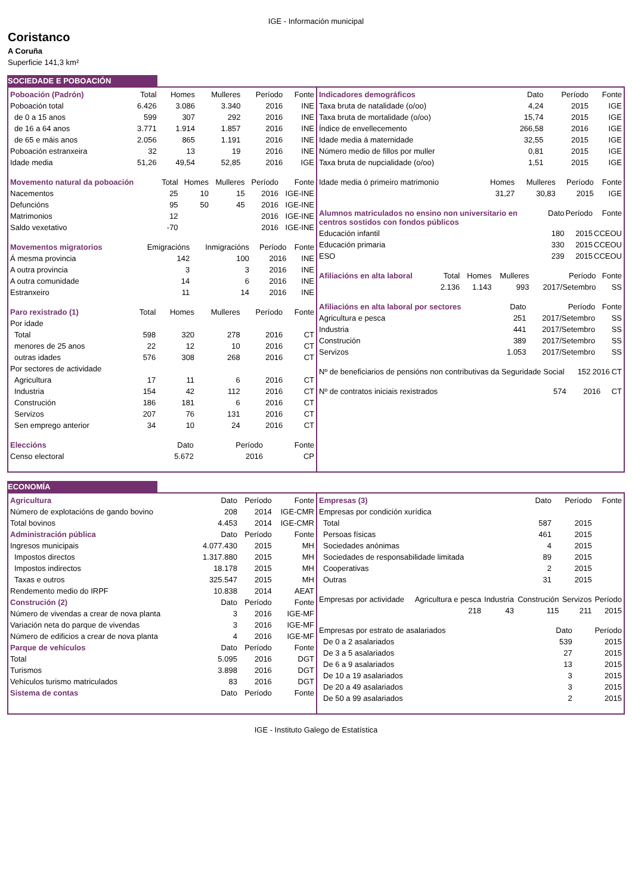IGE - Información municipal
Coristanco
A Coruña
Superficie 141,3 km²
SOCIEDADE E POBOACIÓN
| Poboación (Padrón) | Total | Homes | Mulleres | Período | Fonte |
| --- | --- | --- | --- | --- | --- |
| Poboación total | 6.426 | 3.086 | 3.340 | 2016 | INE |
| de 0 a 15 anos | 599 | 307 | 292 | 2016 | INE |
| de 16 a 64 anos | 3.771 | 1.914 | 1.857 | 2016 | INE |
| de 65 e máis anos | 2.056 | 865 | 1.191 | 2016 | INE |
| Poboación estranxeira | 32 | 13 | 19 | 2016 | INE |
| Idade media | 51,26 | 49,54 | 52,85 | 2016 | IGE |
| Movemento natural da poboación | Total | Homes | Mulleres | Período | Fonte |
| --- | --- | --- | --- | --- | --- |
| Nacementos | 25 | 10 | 15 | 2016 | IGE-INE |
| Defuncións | 95 | 50 | 45 | 2016 | IGE-INE |
| Matrimonios | 12 | | | 2016 | IGE-INE |
| Saldo vexetativo | -70 | | | 2016 | IGE-INE |
| Movementos migratorios | Emigracións | Inmigracións | Período | Fonte |
| --- | --- | --- | --- | --- |
| Á mesma provincia | 142 | 100 | 2016 | INE |
| A outra provincia | 3 | 3 | 2016 | INE |
| A outra comunidade | 14 | 6 | 2016 | INE |
| Estranxeiro | 11 | 14 | 2016 | INE |
| Paro rexistrado (1) | Total | Homes | Mulleres | Período | Fonte |
| --- | --- | --- | --- | --- | --- |
| Por idade | | | | | |
| Total | 598 | 320 | 278 | 2016 | CT |
| menores de 25 anos | 22 | 12 | 10 | 2016 | CT |
| outras idades | 576 | 308 | 268 | 2016 | CT |
| Por sectores de actividade | | | | | |
| Agricultura | 17 | 11 | 6 | 2016 | CT |
| Industria | 154 | 42 | 112 | 2016 | CT |
| Construción | 186 | 181 | 6 | 2016 | CT |
| Servizos | 207 | 76 | 131 | 2016 | CT |
| Sen emprego anterior | 34 | 10 | 24 | 2016 | CT |
| Eleccións | Dato | Período | Fonte |
| --- | --- | --- | --- |
| Censo electoral | 5.672 | 2016 | CP |
| Indicadores demográficos | Dato | Período | Fonte |
| --- | --- | --- | --- |
| Taxa bruta de natalidade (o/oo) | 4,24 | 2015 | IGE |
| Taxa bruta de mortalidade (o/oo) | 15,74 | 2015 | IGE |
| Índice de envellecemento | 266,58 | 2016 | IGE |
| Idade media á maternidade | 32,55 | 2015 | IGE |
| Número medio de fillos por muller | 0,81 | 2015 | IGE |
| Taxa bruta de nupcialidade (o/oo) | 1,51 | 2015 | IGE |
| Idade media ó primeiro matrimonio | Homes | Mulleres | Período | Fonte |
| --- | --- | --- | --- | --- |
| | 31,27 | 30,83 | 2015 | IGE |
| Alumnos matriculados no ensino non universitario en centros sostidos con fondos públicos | Dato | Período | Fonte |
| --- | --- | --- | --- |
| Educación infantil | 180 | 2015 | CCEOU |
| Educación primaria | 330 | 2015 | CCEOU |
| ESO | 239 | 2015 | CCEOU |
| Afiliacións en alta laboral | Total | Homes | Mulleres | Período | Fonte |
| --- | --- | --- | --- | --- | --- |
| | 2.136 | 1.143 | 993 | 2017/Setembro | SS |
| Afiliacións en alta laboral por sectores | Dato | Período | Fonte |
| --- | --- | --- | --- |
| Agricultura e pesca | 251 | 2017/Setembro | SS |
| Industria | 441 | 2017/Setembro | SS |
| Construción | 389 | 2017/Setembro | SS |
| Servizos | 1.053 | 2017/Setembro | SS |
| Nº de beneficiarios de pensións non contributivas da Seguridade Social | 152 | 2016 | CT |
| Nº de contratos iniciais rexistrados | 574 | 2016 | CT |
ECONOMÍA
| Agricultura | Dato | Período | Fonte |
| --- | --- | --- | --- |
| Número de explotacións de gando bovino | 208 | 2014 | IGE-CMR |
| Total bovinos | 4.453 | 2014 | IGE-CMR |
| Administración pública | Dato | Período | Fonte |
| Ingresos municipais | 4.077.430 | 2015 | MH |
| Impostos directos | 1.317.880 | 2015 | MH |
| Impostos indirectos | 18.178 | 2015 | MH |
| Taxas e outros | 325.547 | 2015 | MH |
| Rendemento medio do IRPF | 10.838 | 2014 | AEAT |
| Construción (2) | Dato | Período | Fonte |
| Número de vivendas a crear de nova planta | 3 | 2016 | IGE-MF |
| Variación neta do parque de vivendas | 3 | 2016 | IGE-MF |
| Número de edificios a crear de nova planta | 4 | 2016 | IGE-MF |
| Parque de vehículos | Dato | Período | Fonte |
| Total | 5.095 | 2016 | DGT |
| Turismos | 3.898 | 2016 | DGT |
| Vehículos turismo matriculados | 83 | 2016 | DGT |
| Sistema de contas | Dato | Período | Fonte |
| Empresas (3) | Dato | Período | Fonte |
| --- | --- | --- | --- |
| Empresas por condición xurídica | | | |
| Total | 587 | 2015 | |
| Persoas físicas | 461 | 2015 | |
| Sociedades anónimas | 4 | 2015 | |
| Sociedades de responsabilidade limitada | 89 | 2015 | |
| Cooperativas | 2 | 2015 | |
| Outras | 31 | 2015 | |
| Empresas por actividade | Agricultura e pesca | Industria | Construción | Servizos | Período |
| --- | --- | --- | --- | --- | --- |
| | 218 | 43 | 115 | 211 | 2015 |
| Empresas por estrato de asalariados | Dato | Período |
| --- | --- | --- |
| De 0 a 2 asalariados | 539 | 2015 |
| De 3 a 5 asalariados | 27 | 2015 |
| De 6 a 9 asalariados | 13 | 2015 |
| De 10 a 19 asalariados | 3 | 2015 |
| De 20 a 49 asalariados | 3 | 2015 |
| De 50 a 99 asalariados | 2 | 2015 |
IGE - Instituto Galego de Estatística